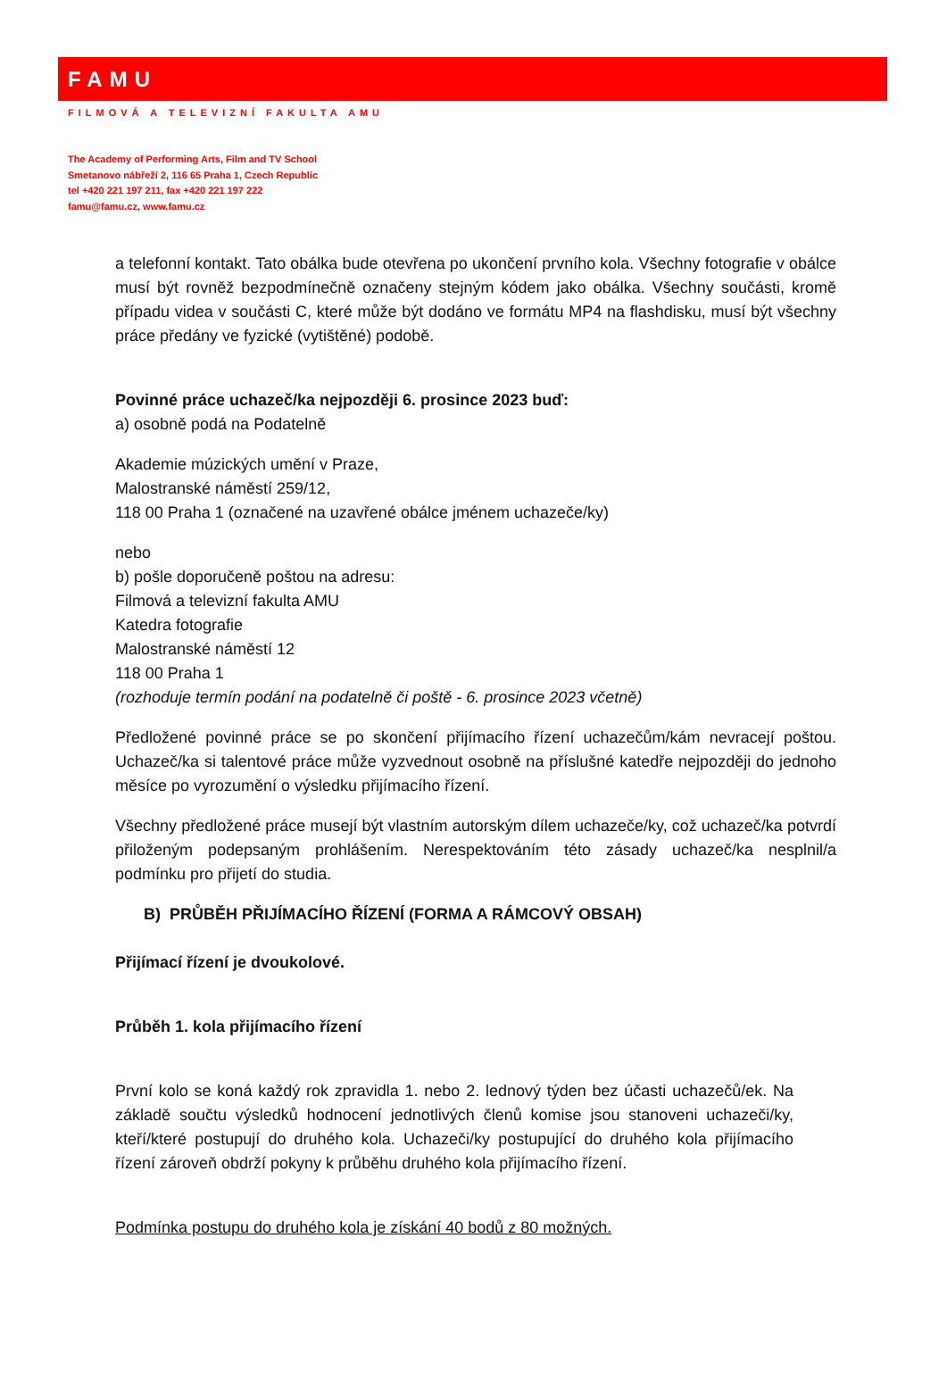FAMU
FILMOVÁ A TELEVIZNÍ FAKULTA AMU
The Academy of Performing Arts, Film and TV School
Smetanovo nábřeží 2, 116 65 Praha 1, Czech Republic
tel +420 221 197 211, fax +420 221 197 222
famu@famu.cz, www.famu.cz
a telefonní kontakt. Tato obálka bude otevřena po ukončení prvního kola. Všechny fotografie v obálce musí být rovněž bezpodmínečně označeny stejným kódem jako obálka. Všechny součásti, kromě případu videa v součásti C, které může být dodáno ve formátu MP4 na flashdisku, musí být všechny práce předány ve fyzické (vytištěné) podobě.
Povinné práce uchazeč/ka nejpozději 6. prosince 2023 buď:
a) osobně podá na Podatelně
Akademie múzických umění v Praze,
Malostranské náměstí 259/12,
118 00 Praha 1 (označené na uzavřené obálce jménem uchazeče/ky)
nebo
b) pošle doporučeně poštou na adresu:
Filmová a televizní fakulta AMU
Katedra fotografie
Malostranské náměstí 12
118 00 Praha 1
(rozhoduje termín podání na podatelně či poště - 6. prosince 2023 včetně)
Předložené povinné práce se po skončení přijímacího řízení uchazečům/kám nevracejí poštou. Uchazeč/ka si talentové práce může vyzvednout osobně na příslušné katedře nejpozději do jednoho měsíce po vyrozumění o výsledku přijímacího řízení.
Všechny předložené práce musejí být vlastním autorským dílem uchazeče/ky, což uchazeč/ka potvrdí přiloženým podepsaným prohlášením. Nerespektováním této zásady uchazeč/ka nesplnil/a podmínku pro přijetí do studia.
B) PRŮBĚH PŘIJÍMACÍHO ŘÍZENÍ (FORMA A RÁMCOVÝ OBSAH)
Přijímací řízení je dvoukolové.
Průběh 1. kola přijímacího řízení
První kolo se koná každý rok zpravidla 1. nebo 2. lednový týden bez účasti uchazečů/ek. Na základě součtu výsledků hodnocení jednotlivých členů komise jsou stanoveni uchazeči/ky, kteří/které postupují do druhého kola. Uchazeči/ky postupující do druhého kola přijímacího řízení zároveň obdrží pokyny k průběhu druhého kola přijímacího řízení.
Podmínka postupu do druhého kola je získání 40 bodů z 80 možných.